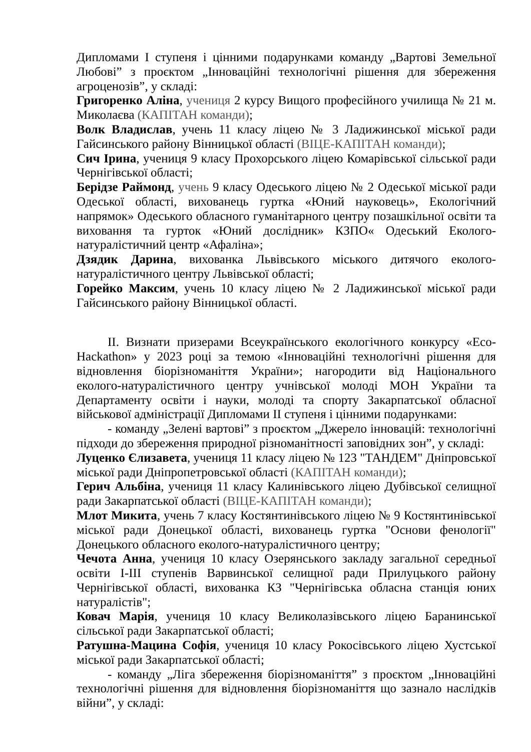Дипломами І ступеня і цінними подарунками команду „Вартові Земельної Любові” з проєктом „Інноваційні технологічні рішення для збереження агроценозів”, у складі:
Григоренко Аліна, учениця 2 курсу Вищого професійного училища № 21 м. Миколаєва (КАПІТАН команди);
Волк Владислав, учень 11 класу ліцею № 3 Ладижинської міської ради Гайсинського району Вінницької області (ВІЦЕ-КАПІТАН команди);
Сич Ірина, учениця 9 класу Прохорського ліцею Комарівської сільської ради Чернігівської області;
Берідзе Раймонд, учень 9 класу Одеського ліцею № 2 Одеської міської ради Одеської області, вихованець гуртка «Юний науковець», Екологічний напрямок» Одеського обласного гуманітарного центру позашкільної освіти та виховання та гурток «Юний дослідник» КЗПО« Одеський Еколого-натуралістичний центр «Афаліна»;
Дзядик Дарина, вихованка Львівського міського дитячого еколого-натуралістичного центру Львівської області;
Горейко Максим, учень 10 класу ліцею № 2 Ладижинської міської ради Гайсинського району Вінницької області.
ІІ. Визнати призерами Всеукраїнського екологічного конкурсу «Eco-Hackathon» у 2023 році за темою «Інноваційні технологічні рішення для відновлення біорізноманіття України»; нагородити від Національного еколого-натуралістичного центру учнівської молоді МОН України та Департаменту освіти і науки, молоді та спорту Закарпатської обласної військової адміністрації Дипломами ІІ ступеня і цінними подарунками:
- команду „Зелені вартові” з проєктом „Джерело інновацій: технологічні підходи до збереження природної різноманітності заповідних зон”, у складі:
Луценко Єлизавета, учениця 11 класу ліцею № 123 "ТАНДЕМ" Дніпровської міської ради Дніпропетровської області (КАПІТАН команди);
Герич Альбіна, учениця 11 класу Калинівського ліцею Дубівської селищної ради Закарпатської області (ВІЦЕ-КАПІТАН команди);
Млот Микита, учень 7 класу Костянтинівського ліцею № 9 Костянтинівської міської ради Донецької області, вихованець гуртка "Основи фенології" Донецького обласного еколого-натуралістичного центру;
Чечота Анна, учениця 10 класу Озерянського закладу загальної середньої освіти І-ІІІ ступенів Варвинської селищної ради Прилуцького району Чернігівської області, вихованка КЗ "Чернігівська обласна станція юних натуралістів";
Ковач Марія, учениця 10 класу Великолазівського ліцею Баранинської сільської ради Закарпатської області;
Ратушна-Мацина Софія, учениця 10 класу Рокосівського ліцею Хустської міської ради Закарпатської області;
- команду „Ліга збереження біорізноманіття” з проєктом „Інноваційні технологічні рішення для відновлення біорізноманіття що зазнало наслідків війни”, у складі: